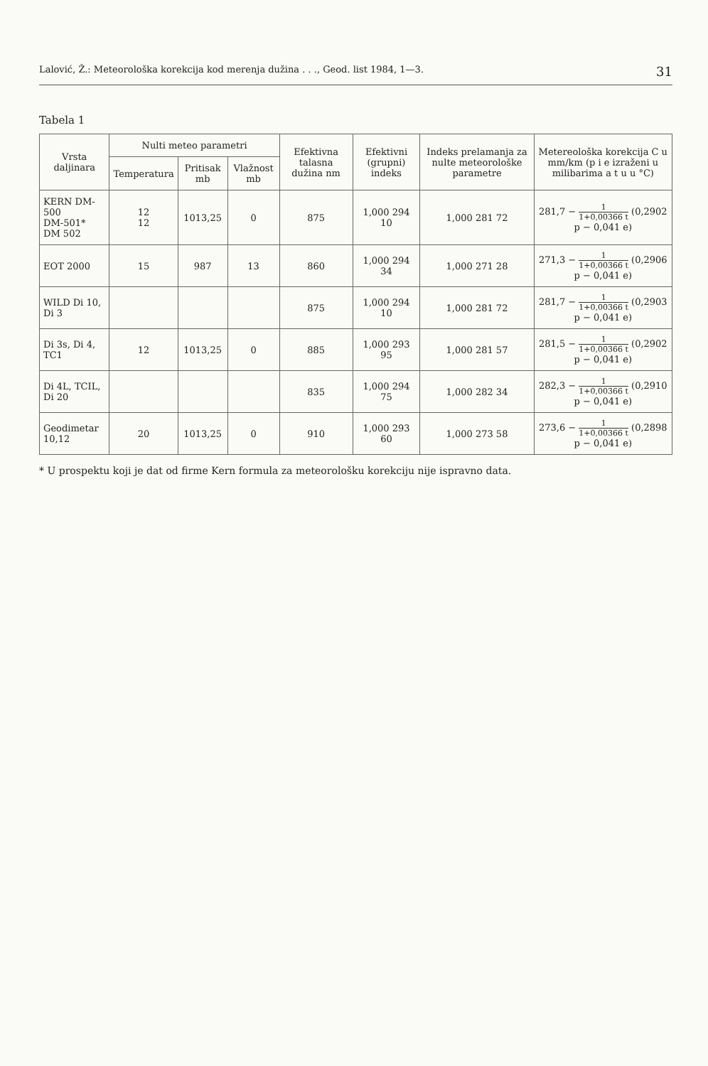Lalović, Ž.: Meteorološka korekcija kod merenja dužina . . ., Geod. list 1984, 1—3. 31
Tabela 1
| Vrsta daljinara | Nulti meteo parametri | | | Efektivna talasna dužina nm | Efektivni (grupni) indeks | Indeks prelamanja za nulte meteorološke parametre | Metereološka korekcija C u mm/km (p i e izraženi u milibarima a t u u °C) |
| --- | --- | --- | --- | --- | --- | --- | --- |
| | Temperatura | Pritisak mb | Vlažnost mb | | | | |
| KERN DM-500 DM-501* DM 502 | 12 12 | 1013,25 | 0 | 875 | 1,000 294 10 | 1,000 281 72 | 281,7 − 1 1+0,00366 t (0,2902 p − 0,041 e) |
| EOT 2000 | 15 | 987 | 13 | 860 | 1,000 294 34 | 1,000 271 28 | 271,3 − 1 1+0,00366 t (0,2906 p − 0,041 e) |
| WILD Di 10, Di 3 | | | | 875 | 1,000 294 10 | 1,000 281 72 | 281,7 − 1 1+0,00366 t (0,2903 p − 0,041 e) |
| Di 3s, Di 4, TC1 | 12 | 1013,25 | 0 | 885 | 1,000 293 95 | 1,000 281 57 | 281,5 − 1 1+0,00366 t (0,2902 p − 0,041 e) |
| Di 4L, TCIL, Di 20 | | | | 835 | 1,000 294 75 | 1,000 282 34 | 282,3 − 1 1+0,00366 t (0,2910 p − 0,041 e) |
| Geodimetar 10,12 | 20 | 1013,25 | 0 | 910 | 1,000 293 60 | 1,000 273 58 | 273,6 − 1 1+0,00366 t (0,2898 p − 0,041 e) |
* U prospektu koji je dat od firme Kern formula za meteorološku korekciju nije ispravno data.